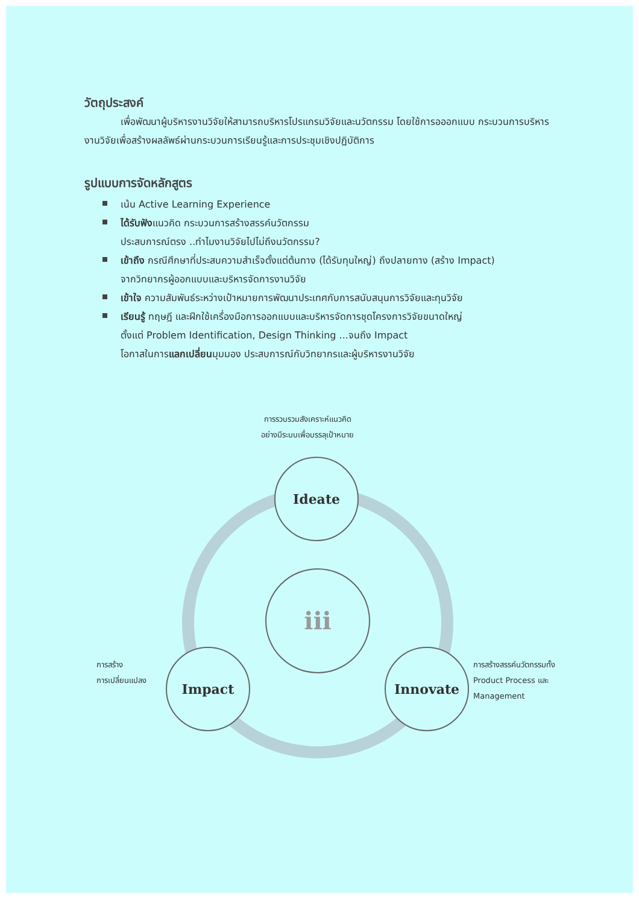วัตถุประสงค์
เพื่อพัฒนาผู้บริหารงานวิจัยให้สามารถบริหารโปรแกรมวิจัยและนวัตกรรม โดยใช้การอออกแบบ กระบวนการบริหารงานวิจัยเพื่อสร้างผลลัพธ์ผ่านกระบวนการเรียนรู้และการประชุมเชิงปฏิบัติการ
รูปแบบการจัดหลักสูตร
เน้น Active Learning Experience
ได้รับฟังแนวคิด กระบวนการสร้างสรรค์นวัตกรรม
ประสบการณ์ตรง ..ทำไมงานวิจัยไปไม่ถึงนวัตกรรม?
เข้าถึง กรณีศึกษาที่ประสบความสำเร็จตั้งแต่ต้นทาง (ได้รับทุนใหญ่) ถึงปลายทาง (สร้าง Impact)
จากวิทยากรผู้ออกแบบและบริหารจัดการงานวิจัย
เข้าใจ ความสัมพันธ์ระหว่างเป้าหมายการพัฒนาประเทศกับการสนับสนุนการวิจัยและทุนวิจัย
เรียนรู้ ทฤษฎี และฝึกใช้เครื่องมือการออกแบบและบริหารจัดการชุดโครงการวิจัยขนาดใหญ่
ตั้งแต่ Problem Identification, Design Thinking ...จนถึง Impact
โอกาสในการแลกเปลี่ยนมุมมอง ประสบการณ์กับวิทยากรและผู้บริหารงานวิจัย
การรวบรวมสังเคราะห์แนวคิด
อย่างมีระบบเพื่อบรรลุเป้าหมาย
Ideate
iii
การสร้าง
การเปลี่ยนแปลง
Impact Innovate
การสร้างสรรค์นวัตกรรมทั้ง
Product Process และ
Management